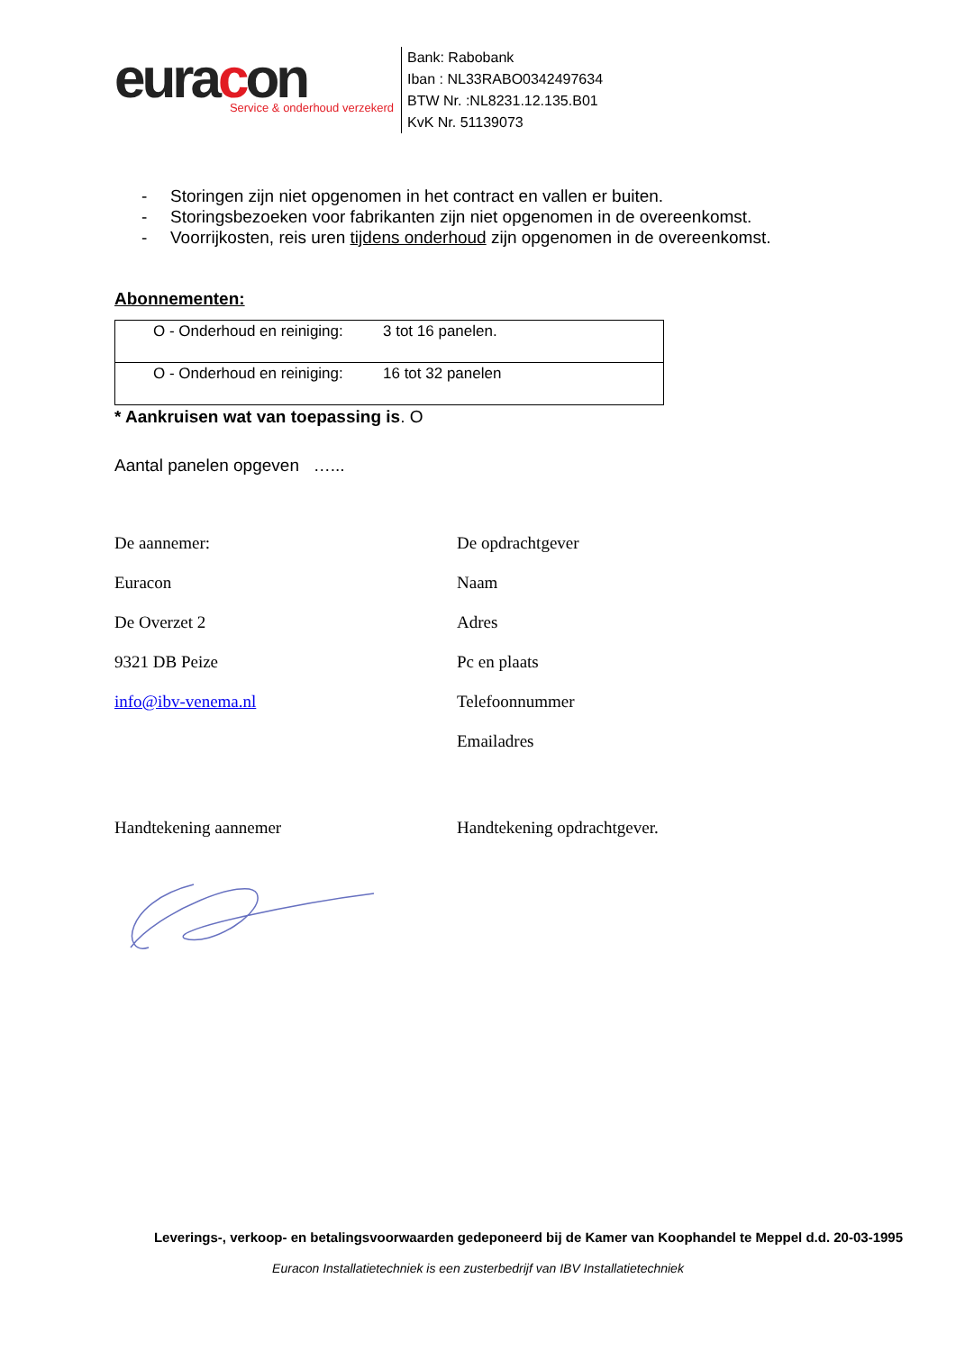euracon
Service & onderhoud verzekerd
Bank: Rabobank
Iban : NL33RABO0342497634
BTW Nr. :NL8231.12.135.B01
KvK Nr. 51139073
- Storingen zijn niet opgenomen in het contract en vallen er buiten.
- Storingsbezoeken voor fabrikanten zijn niet opgenomen in de overeenkomst.
- Voorrijkosten, reis uren tijdens onderhoud zijn opgenomen in de overeenkomst.
Abonnementen:
| O - Onderhoud en reiniging: | 3 tot 16 panelen. |
| O - Onderhoud en reiniging: | 16 tot 32 panelen |
* Aankruisen wat van toepassing is. O
Aantal panelen opgeven …...
De aannemer:
Euracon
De Overzet 2
9321 DB Peize
info@ibv-venema.nl
De opdrachtgever
Naam
Adres
Pc en plaats
Telefoonnummer
Emailadres
Handtekening aannemer Handtekening opdrachtgever.
Leverings-, verkoop- en betalingsvoorwaarden gedeponeerd bij de Kamer van Koophandel te Meppel d.d. 20-03-1995
Euracon Installatietechniek is een zusterbedrijf van IBV Installatietechniek